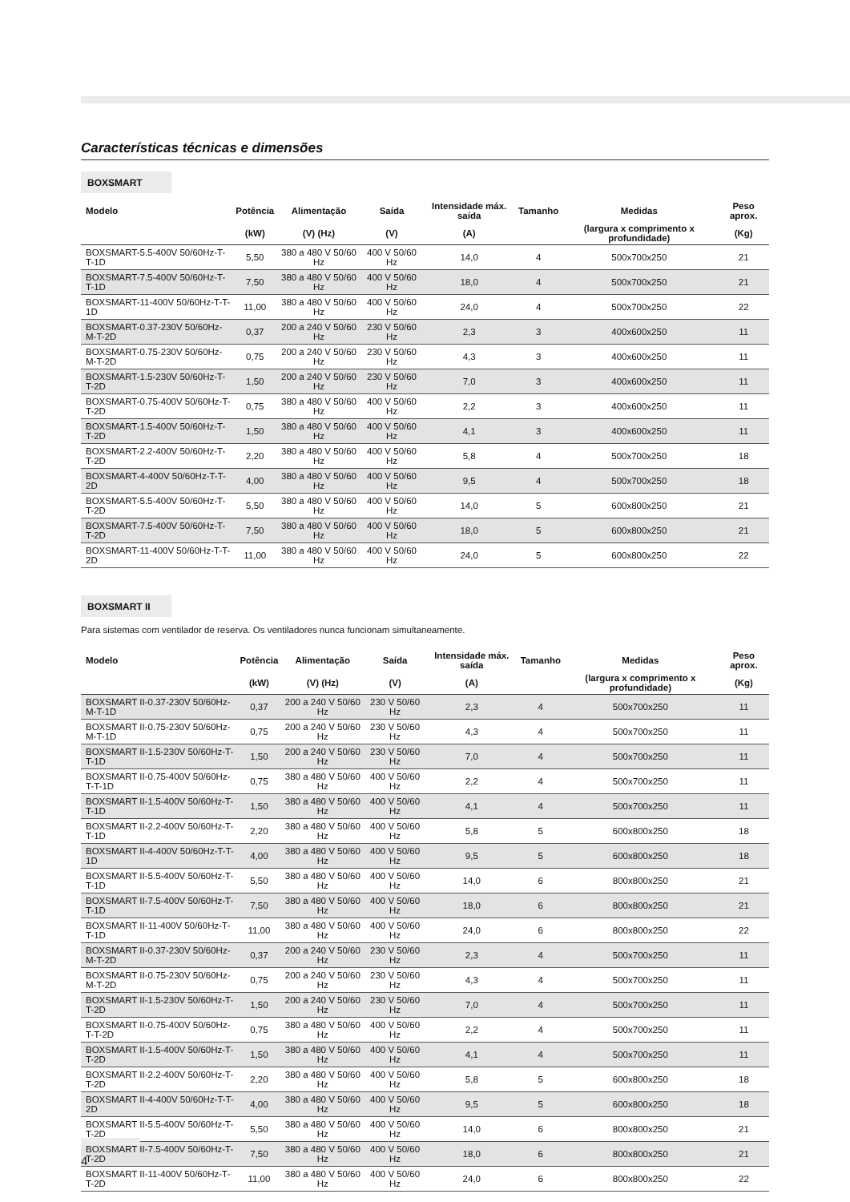Características técnicas e dimensões
BOXSMART
| Modelo | Potência | Alimentação | Saída | Intensidade máx. saída | Tamanho | Medidas | Peso aprox. |
| --- | --- | --- | --- | --- | --- | --- | --- |
| | (kW) | (V) (Hz) | (V) | (A) | | (largura x comprimento x profundidade) | (Kg) |
| BOXSMART-5.5-400V 50/60Hz-T-T-1D | 5,50 | 380 a 480 V 50/60 Hz | 400 V 50/60 Hz | 14,0 | 4 | 500x700x250 | 21 |
| BOXSMART-7.5-400V 50/60Hz-T-T-1D | 7,50 | 380 a 480 V 50/60 Hz | 400 V 50/60 Hz | 18,0 | 4 | 500x700x250 | 21 |
| BOXSMART-11-400V 50/60Hz-T-T-1D | 11,00 | 380 a 480 V 50/60 Hz | 400 V 50/60 Hz | 24,0 | 4 | 500x700x250 | 22 |
| BOXSMART-0.37-230V 50/60Hz-M-T-2D | 0,37 | 200 a 240 V 50/60 Hz | 230 V 50/60 Hz | 2,3 | 3 | 400x600x250 | 11 |
| BOXSMART-0.75-230V 50/60Hz-M-T-2D | 0,75 | 200 a 240 V 50/60 Hz | 230 V 50/60 Hz | 4,3 | 3 | 400x600x250 | 11 |
| BOXSMART-1.5-230V 50/60Hz-T-T-2D | 1,50 | 200 a 240 V 50/60 Hz | 230 V 50/60 Hz | 7,0 | 3 | 400x600x250 | 11 |
| BOXSMART-0.75-400V 50/60Hz-T-T-2D | 0,75 | 380 a 480 V 50/60 Hz | 400 V 50/60 Hz | 2,2 | 3 | 400x600x250 | 11 |
| BOXSMART-1.5-400V 50/60Hz-T-T-2D | 1,50 | 380 a 480 V 50/60 Hz | 400 V 50/60 Hz | 4,1 | 3 | 400x600x250 | 11 |
| BOXSMART-2.2-400V 50/60Hz-T-T-2D | 2,20 | 380 a 480 V 50/60 Hz | 400 V 50/60 Hz | 5,8 | 4 | 500x700x250 | 18 |
| BOXSMART-4-400V 50/60Hz-T-T-2D | 4,00 | 380 a 480 V 50/60 Hz | 400 V 50/60 Hz | 9,5 | 4 | 500x700x250 | 18 |
| BOXSMART-5.5-400V 50/60Hz-T-T-2D | 5,50 | 380 a 480 V 50/60 Hz | 400 V 50/60 Hz | 14,0 | 5 | 600x800x250 | 21 |
| BOXSMART-7.5-400V 50/60Hz-T-T-2D | 7,50 | 380 a 480 V 50/60 Hz | 400 V 50/60 Hz | 18,0 | 5 | 600x800x250 | 21 |
| BOXSMART-11-400V 50/60Hz-T-T-2D | 11,00 | 380 a 480 V 50/60 Hz | 400 V 50/60 Hz | 24,0 | 5 | 600x800x250 | 22 |
BOXSMART II
Para sistemas com ventilador de reserva. Os ventiladores nunca funcionam simultaneamente.
| Modelo | Potência | Alimentação | Saída | Intensidade máx. saída | Tamanho | Medidas | Peso aprox. |
| --- | --- | --- | --- | --- | --- | --- | --- |
| | (kW) | (V) (Hz) | (V) | (A) | | (largura x comprimento x profundidade) | (Kg) |
| BOXSMART II-0.37-230V 50/60Hz-M-T-1D | 0,37 | 200 a 240 V 50/60 Hz | 230 V 50/60 Hz | 2,3 | 4 | 500x700x250 | 11 |
| BOXSMART II-0.75-230V 50/60Hz-M-T-1D | 0,75 | 200 a 240 V 50/60 Hz | 230 V 50/60 Hz | 4,3 | 4 | 500x700x250 | 11 |
| BOXSMART II-1.5-230V 50/60Hz-T-T-1D | 1,50 | 200 a 240 V 50/60 Hz | 230 V 50/60 Hz | 7,0 | 4 | 500x700x250 | 11 |
| BOXSMART II-0.75-400V 50/60Hz-T-T-1D | 0,75 | 380 a 480 V 50/60 Hz | 400 V 50/60 Hz | 2,2 | 4 | 500x700x250 | 11 |
| BOXSMART II-1.5-400V 50/60Hz-T-T-1D | 1,50 | 380 a 480 V 50/60 Hz | 400 V 50/60 Hz | 4,1 | 4 | 500x700x250 | 11 |
| BOXSMART II-2.2-400V 50/60Hz-T-T-1D | 2,20 | 380 a 480 V 50/60 Hz | 400 V 50/60 Hz | 5,8 | 5 | 600x800x250 | 18 |
| BOXSMART II-4-400V 50/60Hz-T-T-1D | 4,00 | 380 a 480 V 50/60 Hz | 400 V 50/60 Hz | 9,5 | 5 | 600x800x250 | 18 |
| BOXSMART II-5.5-400V 50/60Hz-T-T-1D | 5,50 | 380 a 480 V 50/60 Hz | 400 V 50/60 Hz | 14,0 | 6 | 800x800x250 | 21 |
| BOXSMART II-7.5-400V 50/60Hz-T-T-1D | 7,50 | 380 a 480 V 50/60 Hz | 400 V 50/60 Hz | 18,0 | 6 | 800x800x250 | 21 |
| BOXSMART II-11-400V 50/60Hz-T-T-1D | 11,00 | 380 a 480 V 50/60 Hz | 400 V 50/60 Hz | 24,0 | 6 | 800x800x250 | 22 |
| BOXSMART II-0.37-230V 50/60Hz-M-T-2D | 0,37 | 200 a 240 V 50/60 Hz | 230 V 50/60 Hz | 2,3 | 4 | 500x700x250 | 11 |
| BOXSMART II-0.75-230V 50/60Hz-M-T-2D | 0,75 | 200 a 240 V 50/60 Hz | 230 V 50/60 Hz | 4,3 | 4 | 500x700x250 | 11 |
| BOXSMART II-1.5-230V 50/60Hz-T-T-2D | 1,50 | 200 a 240 V 50/60 Hz | 230 V 50/60 Hz | 7,0 | 4 | 500x700x250 | 11 |
| BOXSMART II-0.75-400V 50/60Hz-T-T-2D | 0,75 | 380 a 480 V 50/60 Hz | 400 V 50/60 Hz | 2,2 | 4 | 500x700x250 | 11 |
| BOXSMART II-1.5-400V 50/60Hz-T-T-2D | 1,50 | 380 a 480 V 50/60 Hz | 400 V 50/60 Hz | 4,1 | 4 | 500x700x250 | 11 |
| BOXSMART II-2.2-400V 50/60Hz-T-T-2D | 2,20 | 380 a 480 V 50/60 Hz | 400 V 50/60 Hz | 5,8 | 5 | 600x800x250 | 18 |
| BOXSMART II-4-400V 50/60Hz-T-T-2D | 4,00 | 380 a 480 V 50/60 Hz | 400 V 50/60 Hz | 9,5 | 5 | 600x800x250 | 18 |
| BOXSMART II-5.5-400V 50/60Hz-T-T-2D | 5,50 | 380 a 480 V 50/60 Hz | 400 V 50/60 Hz | 14,0 | 6 | 800x800x250 | 21 |
| BOXSMART II-7.5-400V 50/60Hz-T-T-2D | 7,50 | 380 a 480 V 50/60 Hz | 400 V 50/60 Hz | 18,0 | 6 | 800x800x250 | 21 |
| BOXSMART II-11-400V 50/60Hz-T-T-2D | 11,00 | 380 a 480 V 50/60 Hz | 400 V 50/60 Hz | 24,0 | 6 | 800x800x250 | 22 |
4